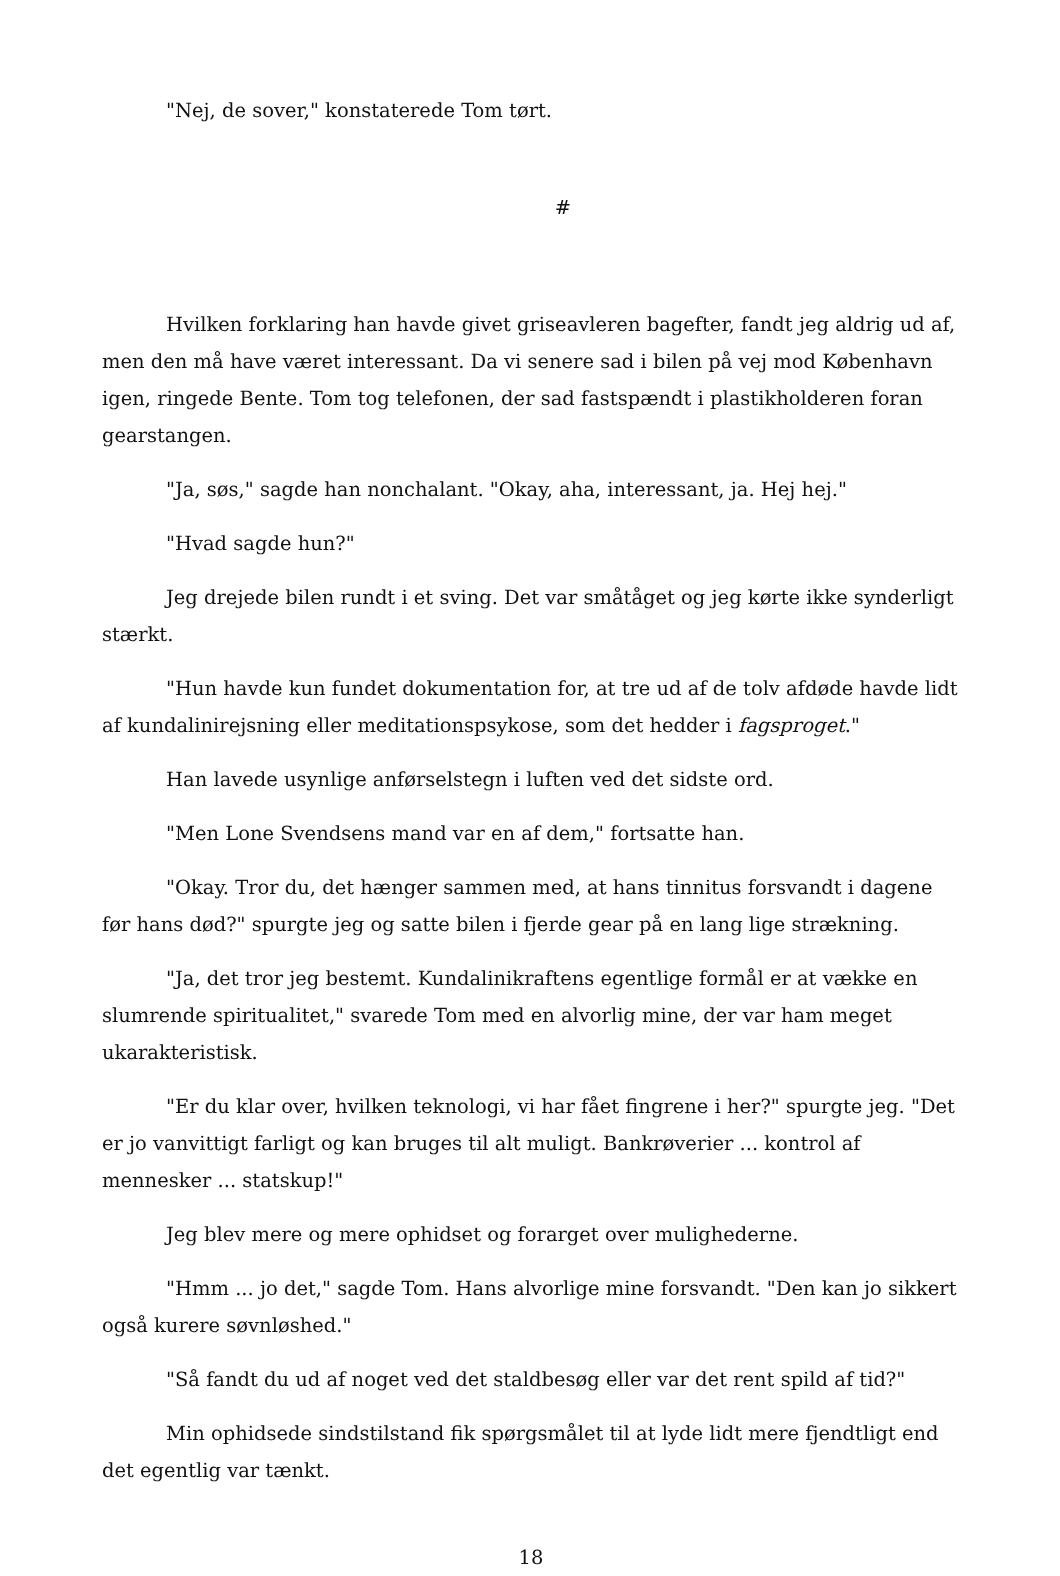"Nej, de sover," konstaterede Tom tørt.
#
Hvilken forklaring han havde givet griseavleren bagefter, fandt jeg aldrig ud af, men den må have været interessant. Da vi senere sad i bilen på vej mod København igen, ringede Bente. Tom tog telefonen, der sad fastspændt i plastikholderen foran gearstangen.
"Ja, søs," sagde han nonchalant. "Okay, aha, interessant, ja. Hej hej."
"Hvad sagde hun?"
Jeg drejede bilen rundt i et sving. Det var småtåget og jeg kørte ikke synderligt stærkt.
"Hun havde kun fundet dokumentation for, at tre ud af de tolv afdøde havde lidt af kundalinirejsning eller meditationspsykose, som det hedder i fagsproget."
Han lavede usynlige anførselstegn i luften ved det sidste ord.
"Men Lone Svendsens mand var en af dem," fortsatte han.
"Okay. Tror du, det hænger sammen med, at hans tinnitus forsvandt i dagene før hans død?" spurgte jeg og satte bilen i fjerde gear på en lang lige strækning.
"Ja, det tror jeg bestemt. Kundalinikraftens egentlige formål er at vække en slumrende spiritualitet," svarede Tom med en alvorlig mine, der var ham meget ukarakteristisk.
"Er du klar over, hvilken teknologi, vi har fået fingrene i her?" spurgte jeg. "Det er jo vanvittigt farligt og kan bruges til alt muligt. Bankrøverier ... kontrol af mennesker ... statskup!"
Jeg blev mere og mere ophidset og forarget over mulighederne.
"Hmm ... jo det," sagde Tom. Hans alvorlige mine forsvandt. "Den kan jo sikkert også kurere søvnløshed."
"Så fandt du ud af noget ved det staldbesøg eller var det rent spild af tid?"
Min ophidsede sindstilstand fik spørgsmålet til at lyde lidt mere fjendtligt end det egentlig var tænkt.
18